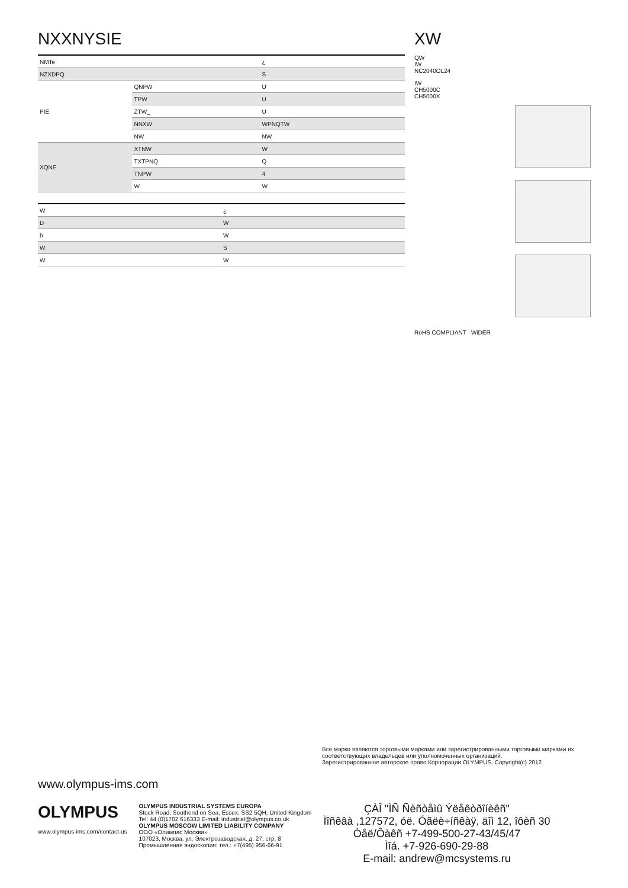NXXNYSIE
| NMTe | | ¿ |
| NZXDPQ | | S |
| PIE | QNPW | U |
| | TPW | U |
| | ZTW_ | U |
| | NNXW | WPNQTW |
| | NW | NW |
| XQNE | XTNW | W |
| | TXTPNQ | Q |
| | TNPW | 4 |
| | W | W |
| W | ¿ |
| D | W |
| b | W |
| W | S |
| W | W |
XW
QW
IW
NC2040OL24
IW
CH5000C
CH5000X
RoHS COMPLIANT WiDER
Все марки являются торговыми марками или зарегистрированными торговыми марками их соответствующих владельцев или уполномоченных организаций.
Зарегистрированное авторское право Корпорации OLYMPUS, Copyright(c) 2012.
www.olympus-ims.com
OLYMPUS
www.olympus-ims.com/contact-us
OLYMPUS INDUSTRIAL SYSTEMS EUROPA
Stock Road, Southend on Sea, Essex, SS2 5QH, United Kingdom
Tel: 44 (0)1702 616333 E-mail: industrial@olympus.co.uk
OLYMPUS MOSCOW LIMITED LIABILITY COMPANY
ООО «Олимпас Москва»
107023, Москва, ул. Электрозаводская, д. 27, стр. 8
Промышленная эндоскопия: тел.: +7(495) 956-66-91
ÇÀÎ "ÌÑ Ñèñòåìû Ýëåêòðîíèêñ"
Ìîñêâà ,127572, óë. Óãëè÷íñêàÿ, äîì 12, îôèñ 30
Òåë/Ôàêñ +7-499-500-27-43/45/47
Ìîá. +7-926-690-29-88
E-mail: andrew@mcsystems.ru